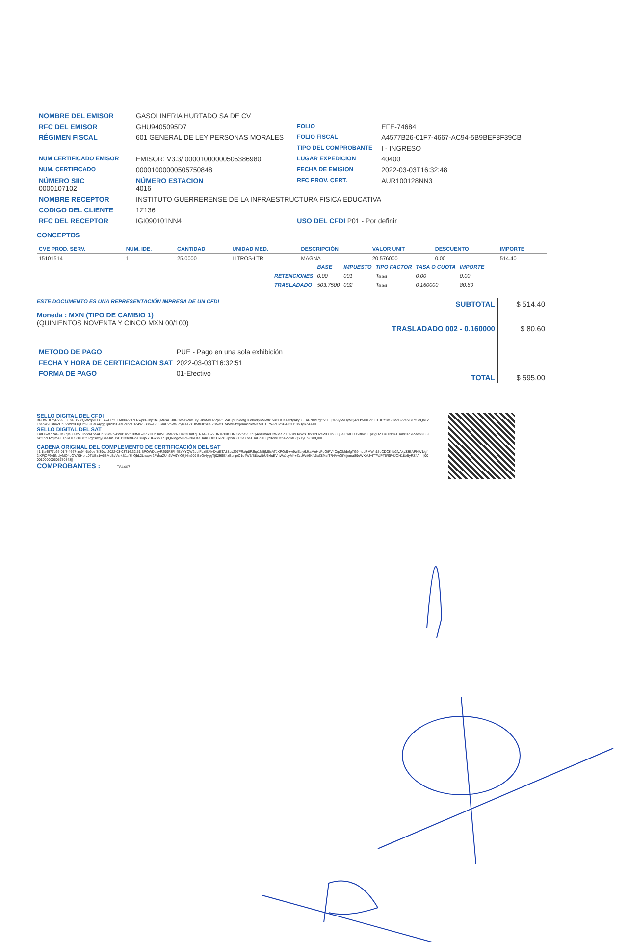| NOMBRE DEL EMISOR | GASOLINERIA HURTADO SA DE CV | | |
| RFC DEL EMISOR | GHU9405095D7 | FOLIO | EFE-74684 |
| RÉGIMEN FISCAL | 601 GENERAL DE LEY PERSONAS MORALES | FOLIO FISCAL | A4577B26-01F7-4667-AC94-5B9BEF8F39CB |
| | | TIPO DEL COMPROBANTE | I - INGRESO |
| NUM CERTIFICADO EMISOR | EMISOR: V3.3/ 00001000000505386980 | LUGAR EXPEDICION | 40400 |
| NUM. CERTIFICADO | 00001000000505750848 | FECHA DE EMISION | 2022-03-03T16:32:48 |
| NÚMERO SIIC 0000107102 | NÚMERO ESTACION 4016 | RFC PROV. CERT. | AUR100128NN3 |
| NOMBRE RECEPTOR | INSTITUTO GUERRERENSE DE LA INFRAESTRUCTURA FISICA EDUCATIVA | | |
| CODIGO DEL CLIENTE | 1Z136 | | |
| RFC DEL RECEPTOR | IGI090101NN4 | USO DEL CFDI P01 - Por definir | |
CONCEPTOS
| CVE PROD. SERV. | NUM. IDE. | CANTIDAD | UNIDAD MED. | DESCRIPCIÓN | VALOR UNIT | DESCUENTO | IMPORTE |
| --- | --- | --- | --- | --- | --- | --- | --- |
| 15101514 | 1 | 25.0000 | LITROS-LTR | MAGNA | 20.576000 | 0.00 | 514.40 |
| | BASE | IMPUESTO | TIPO FACTOR | TASA O CUOTA | IMPORTE |
| --- | --- | --- | --- | --- | --- |
| RETENCIONES | 0.00 | 001 | Tasa | 0.00 | 0.00 |
| TRASLADADO | 503.7500 | 002 | Tasa | 0.160000 | 80.60 |
ESTE DOCUMENTO ES UNA REPRESENTACIÓN IMPRESA DE UN CFDI
Moneda : MXN (TIPO DE CAMBIO 1)
(QUINIENTOS NOVENTA Y CINCO MXN 00/100)
| METODO DE PAGO | PUE - Pago en una sola exhibición |
| FECHA Y HORA DE CERTIFICACION SAT | 2022-03-03T16:32:51 |
| FORMA DE PAGO | 01-Efectivo |
| SUBTOTAL | $ 514.40 |
| TRASLADADO 002 - 0.160000 | $ 80.60 |
| TOTAL | $ 595.00 |
SELLO DIGITAL DEL CFDI
BPOWDLhyR299F8Fh4EzVYQW2qbIFLzIEAk4XctETA88uv297FRx/p8PJhp1fe5jM6sATJXPOd5+w9wEcy6JkaMeHvPpGtFV4C/pObldefgTG9mdpRMWh15uCDCK4b2fyAky33EAPNW1/gf f2iXFjOP9y5NLlyMQ4qOYA0HorL0TUBz1w5BMqBvVsrkB1cfShQbL2Lnapkr2FuhaZUn6VV9YlO7jHm90JBzG4yggTj029SE4zBcrqoC1d4W5B8bwB/U5kluEVhWaJdyM4+ZzUWtt6Kfk6a Z8fkefTR4VwGfYtjomaS9eWKMJ+IT7V/PT6/SP4JOH18bByRZ4A==
SELLO DIGITAL DEL SAT
EmO6W7RaG0MZqM8CJbVLIndc6Ev5aCnGKvGn/4x9d1KVfUXfMLw3ZYHFhXmVE9NfPYAJHnOtOmt7jERAGH622DNsPXdOBMZkVna95ZhQ4edJmaeF3Wk5ScXDv7bOwkosTtxk+2O2eVX Cip860j5elL1aFLU5B8wCEpDgOZT7uTNqkJTmI/PXd7lZadbGF6JbzfZhcOZdjmAiF+pJaT0SOe3Of5PgcswqyGzaJuS+xB1133eNGpT8KqVYBGxsbH7+pQRMgc50PG/N6EKeHaKUOr3 CxPzuJp2daZ+Oe77dJTmUqJTi5jzXonrCch4VVRtBQYTyEpZ8zrQ==
CADENA ORIGINAL DEL COMPLEMENTO DE CERTIFICACIÓN DEL SAT
||1.1|a4577b26-01f7-4667-ac94-5b9bef8f39cb|2022-03-03T16:32:51|BPOWDLhyR299F8Fh4EzVYQW2qbIFLzIEAk4XctETA88uv297FRx/p8PJhp1fe5jM6sATJXPOd5+w9wEc y6JkaMeHvPpGtFV4C/pObldefgTG9mdpRMWh15uCDCK4b2fyAky33EAPNW1/gf2iXFjOP9y5NLlyMQ4qOYA0HorL0TUBz1w5BMqBvVsrkB1cfShQbL2Lnapkr2FuhaZUn6VV9YlO7jHm90J BzG/4yggTj029SE4zBcrqoC1d4W5/B8bwB/U5kluEVhWaJdyM4+ZzUWtt6Kfk6aZ8fkefTR4VwGfYtjomaS9eWKMJ+IT7V/PT6/SP4JOH18bByRZ4A==|00001000000505750848||
COMPROBANTES : T844671.